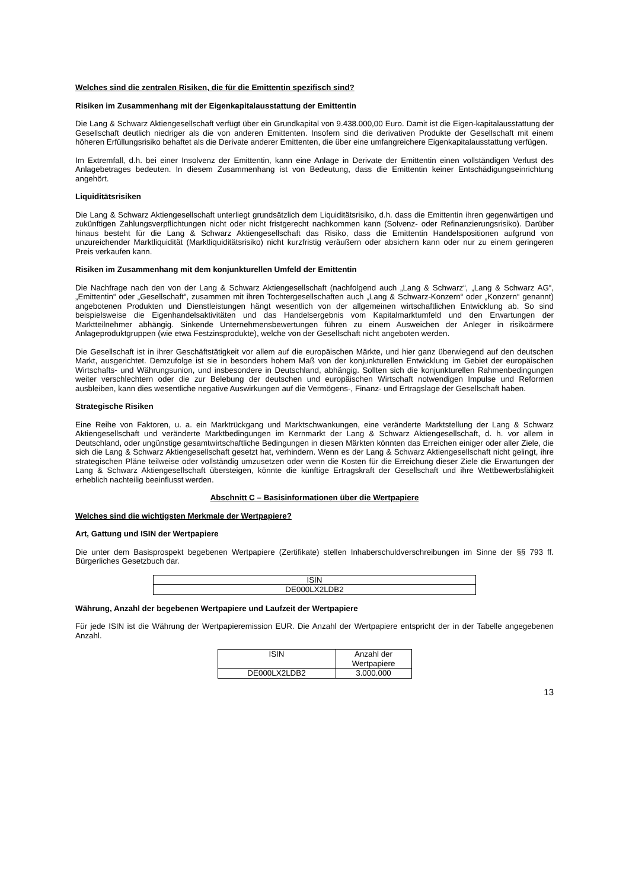Welches sind die zentralen Risiken, die für die Emittentin spezifisch sind?
Risiken im Zusammenhang mit der Eigenkapitalausstattung der Emittentin
Die Lang & Schwarz Aktiengesellschaft verfügt über ein Grundkapital von 9.438.000,00 Euro. Damit ist die Eigen-kapitalausstattung der Gesellschaft deutlich niedriger als die von anderen Emittenten. Insofern sind die derivativen Produkte der Gesellschaft mit einem höheren Erfüllungsrisiko behaftet als die Derivate anderer Emittenten, die über eine umfangreichere Eigenkapitalausstattung verfügen.
Im Extremfall, d.h. bei einer Insolvenz der Emittentin, kann eine Anlage in Derivate der Emittentin einen vollständigen Verlust des Anlagebetrages bedeuten. In diesem Zusammenhang ist von Bedeutung, dass die Emittentin keiner Entschädigungseinrichtung angehört.
Liquiditätsrisiken
Die Lang & Schwarz Aktiengesellschaft unterliegt grundsätzlich dem Liquiditätsrisiko, d.h. dass die Emittentin ihren gegenwärtigen und zukünftigen Zahlungsverpflichtungen nicht oder nicht fristgerecht nachkommen kann (Solvenz- oder Refinanzierungsrisiko). Darüber hinaus besteht für die Lang & Schwarz Aktiengesellschaft das Risiko, dass die Emittentin Handelspositionen aufgrund von unzureichender Marktliquidität (Marktliquiditätsrisiko) nicht kurzfristig veräußern oder absichern kann oder nur zu einem geringeren Preis verkaufen kann.
Risiken im Zusammenhang mit dem konjunkturellen Umfeld der Emittentin
Die Nachfrage nach den von der Lang & Schwarz Aktiengesellschaft (nachfolgend auch „Lang & Schwarz“, „Lang & Schwarz AG“, „Emittentin“ oder „Gesellschaft“, zusammen mit ihren Tochtergesellschaften auch „Lang & Schwarz-Konzern“ oder „Konzern“ genannt) angebotenen Produkten und Dienstleistungen hängt wesentlich von der allgemeinen wirtschaftlichen Entwicklung ab. So sind beispielsweise die Eigenhandelsaktivitäten und das Handelsergebnis vom Kapitalmarktumfeld und den Erwartungen der Marktteilnehmer abhängig. Sinkende Unternehmensbewertungen führen zu einem Ausweichen der Anleger in risikoärmere Anlageproduktgruppen (wie etwa Festzinsprodukte), welche von der Gesellschaft nicht angeboten werden.
Die Gesellschaft ist in ihrer Geschäftstätigkeit vor allem auf die europäischen Märkte, und hier ganz überwiegend auf den deutschen Markt, ausgerichtet. Demzufolge ist sie in besonders hohem Maß von der konjunkturellen Entwicklung im Gebiet der europäischen Wirtschafts- und Währungsunion, und insbesondere in Deutschland, abhängig. Sollten sich die konjunkturellen Rahmenbedingungen weiter verschlechtern oder die zur Belebung der deutschen und europäischen Wirtschaft notwendigen Impulse und Reformen ausbleiben, kann dies wesentliche negative Auswirkungen auf die Vermögens-, Finanz- und Ertragslage der Gesellschaft haben.
Strategische Risiken
Eine Reihe von Faktoren, u. a. ein Marktrückgang und Marktschwankungen, eine veränderte Marktstellung der Lang & Schwarz Aktiengesellschaft und veränderte Marktbedingungen im Kernmarkt der Lang & Schwarz Aktiengesellschaft, d. h. vor allem in Deutschland, oder ungünstige gesamtwirtschaftliche Bedingungen in diesen Märkten könnten das Erreichen einiger oder aller Ziele, die sich die Lang & Schwarz Aktiengesellschaft gesetzt hat, verhindern. Wenn es der Lang & Schwarz Aktiengesellschaft nicht gelingt, ihre strategischen Pläne teilweise oder vollständig umzusetzen oder wenn die Kosten für die Erreichung dieser Ziele die Erwartungen der Lang & Schwarz Aktiengesellschaft übersteigen, könnte die künftige Ertragskraft der Gesellschaft und ihre Wettbewerbsfähigkeit erheblich nachteilig beeinflusst werden.
Abschnitt C – Basisinformationen über die Wertpapiere
Welches sind die wichtigsten Merkmale der Wertpapiere?
Art, Gattung und ISIN der Wertpapiere
Die unter dem Basisprospekt begebenen Wertpapiere (Zertifikate) stellen Inhaberschuldverschreibungen im Sinne der §§ 793 ff. Bürgerliches Gesetzbuch dar.
| ISIN |
| --- |
| DE000LX2LDB2 |
Währung, Anzahl der begebenen Wertpapiere und Laufzeit der Wertpapiere
Für jede ISIN ist die Währung der Wertpapieremission EUR. Die Anzahl der Wertpapiere entspricht der in der Tabelle angegebenen Anzahl.
| ISIN | Anzahl der Wertpapiere |
| --- | --- |
| DE000LX2LDB2 | 3.000.000 |
13